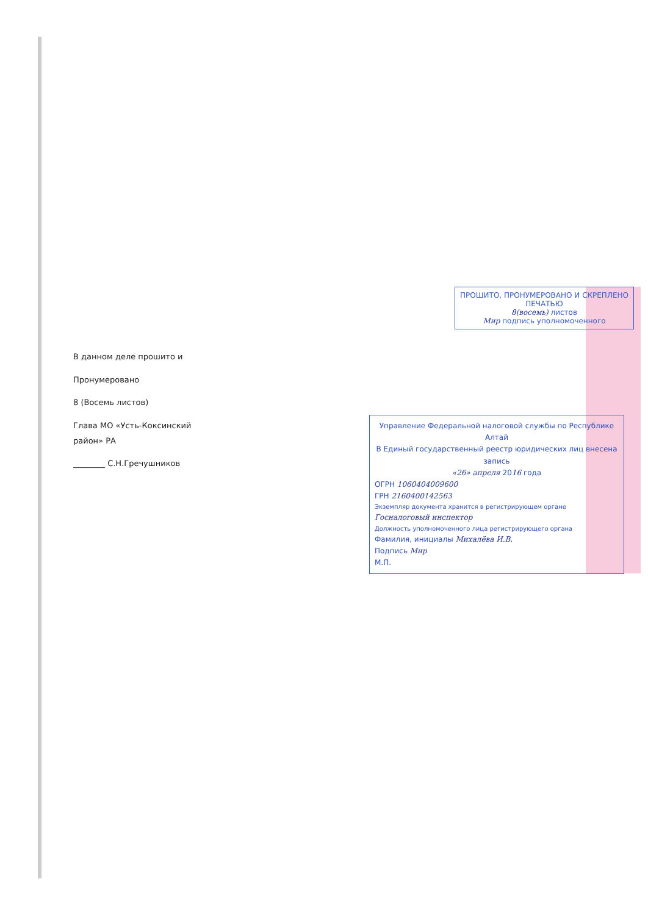В данном деле прошито и
Пронумеровано
8 (Восемь листов)
Глава МО «Усть-Коксинский район» РА
________ С.Н.Гречушников
ПРОШИТО, ПРОНУМЕРОВАНО И СКРЕПЛЕНО ПЕЧАТЬЮ
8(восемь) листов
Мир подпись уполномоченного
Управление Федеральной налоговой службы по Республике Алтай
В Единый государственный реестр юридических лиц внесена запись
«26» апреля 2016 года
ОГРН 1060404009600
ГРН 2160400142563
Экземпляр документа хранится в регистрирующем органе
Госналоговый инспектор
Должность уполномоченного лица регистрирующего органа
Фамилия, инициалы Михалёва И.В.
Подпись Мир
М.П.